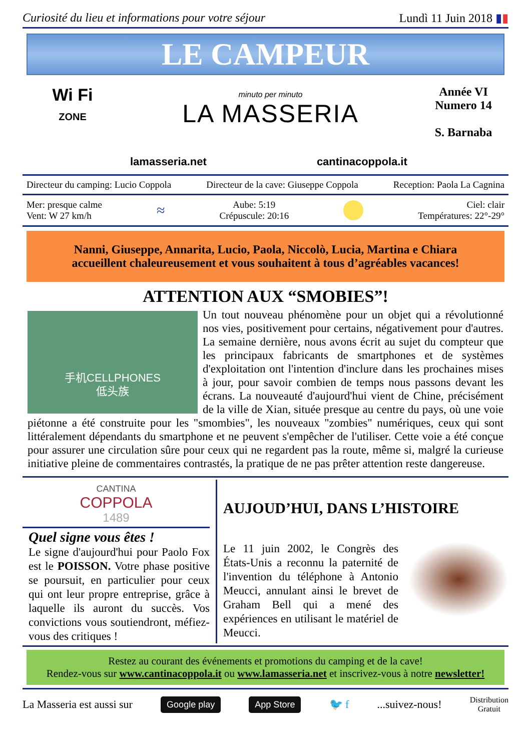Curiosité du lieu et informations pour votre séjour Lundì 11 Juin 2018 ▮▮
LE CAMPEUR
Wi Fi
ZONE
minuto per minuto
LA MASSERIA
Année VI
Numero 14
S. Barnaba
lamasseria.net cantinacoppola.it
Directeur du camping: Lucio Coppola Directeur de la cave: Giuseppe Coppola Reception: Paola La Cagnina
Mer: presque calme
Vent: W 27 km/h ≈ Aube: 5:19
Crépuscule: 20:16 Ciel: clair
Températures: 22°-29°
Nanni, Giuseppe, Annarita, Lucio, Paola, Niccolò, Lucia, Martina e Chiara
accueillent chaleureusement et vous souhaitent à tous d’agréables vacances!
ATTENTION AUX “SMOBIES”!
手机CELLPHONES
低头族
Un tout nouveau phénomène pour un objet qui a révolutionné nos vies, positivement pour certains, négativement pour d'autres. La semaine dernière, nous avons écrit au sujet du compteur que les principaux fabricants de smartphones et de systèmes d'exploitation ont l'intention d'inclure dans les prochaines mises à jour, pour savoir combien de temps nous passons devant les écrans. La nouveauté d'aujourd'hui vient de Chine, précisément de la ville de Xian, située presque au centre du pays, où une voie piétonne a été construite pour les "smombies", les nouveaux "zombies" numériques, ceux qui sont littéralement dépendants du smartphone et ne peuvent s'empêcher de l'utiliser. Cette voie a été conçue pour assurer une circulation sûre pour ceux qui ne regardent pas la route, même si, malgré la curieuse initiative pleine de commentaires contrastés, la pratique de ne pas prêter attention reste dangereuse.
CANTINA
COPPOLA
1489
Quel signe vous êtes !
Le signe d'aujourd'hui pour Paolo Fox est le POISSON. Votre phase positive se poursuit, en particulier pour ceux qui ont leur propre entreprise, grâce à laquelle ils auront du succès. Vos convictions vous soutiendront, méfiez-vous des critiques !
AUJOUD’HUI, DANS L’HISTOIRE
Le 11 juin 2002, le Congrès des États-Unis a reconnu la paternité de l'invention du téléphone à Antonio Meucci, annulant ainsi le brevet de Graham Bell qui a mené des expériences en utilisant le matériel de Meucci.
Restez au courant des événements et promotions du camping et de la cave!
Rendez-vous sur www.cantinacoppola.it ou www.lamasseria.net et inscrivez-vous à notre newsletter!
La Masseria est aussi sur Google play App Store 🐦 f...suivez-nous! Distribution
Gratuit